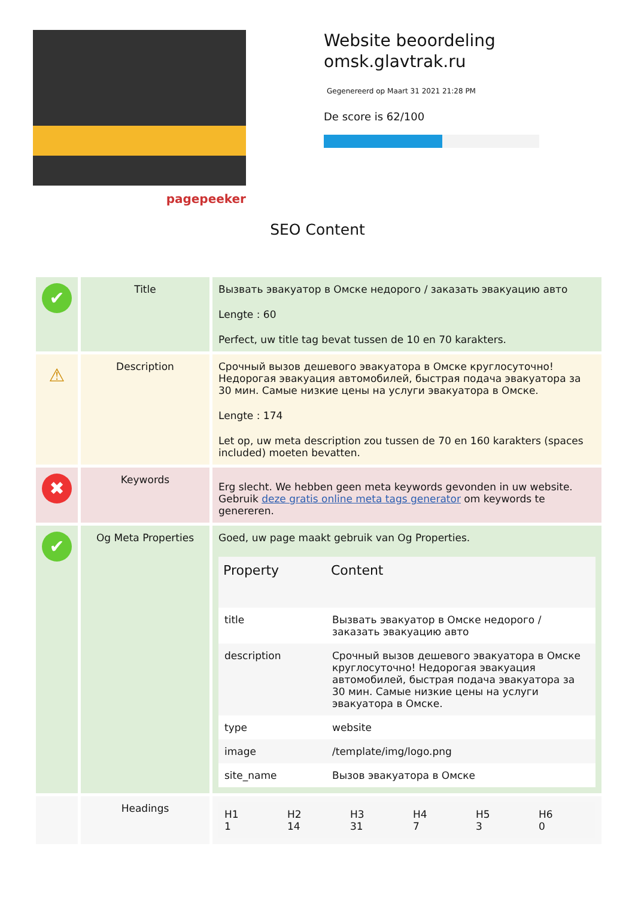pagepeeker
Website beoordeling
omsk.glavtrak.ru
Gegenereerd op Maart 31 2021 21:28 PM
De score is 62/100
SEO Content
| ✔ | Title | Вызвать эвакуатор в Омске недорого / заказать эвакуацию авто Lengte : 60 Perfect, uw title tag bevat tussen de 10 en 70 karakters. |
| ⚠ | Description | Срочный вызов дешевого эвакуатора в Омске круглосуточно! Недорогая эвакуация автомобилей, быстрая подача эвакуатора за 30 мин. Самые низкие цены на услуги эвакуатора в Омске. Lengte : 174 Let op, uw meta description zou tussen de 70 en 160 karakters (spaces included) moeten bevatten. |
| ✖ | Keywords | Erg slecht. We hebben geen meta keywords gevonden in uw website. Gebruik deze gratis online meta tags generator om keywords te genereren. |
| ✔ | Og Meta Properties | Goed, uw page maakt gebruik van Og Properties. / Property / Content / / --- / --- / / title / Вызвать эвакуатор в Омске недорого / заказать эвакуацию авто / / description / Срочный вызов дешевого эвакуатора в Омске круглосуточно! Недорогая эвакуация автомобилей, быстрая подача эвакуатора за 30 мин. Самые низкие цены на услуги эвакуатора в Омске. / / type / website / / image / /template/img/logo.png / / site_name / Вызов эвакуатора в Омске / |
| | Headings | / H1 1 / H2 14 / H3 31 / H4 7 / H5 3 / H6 0 / |